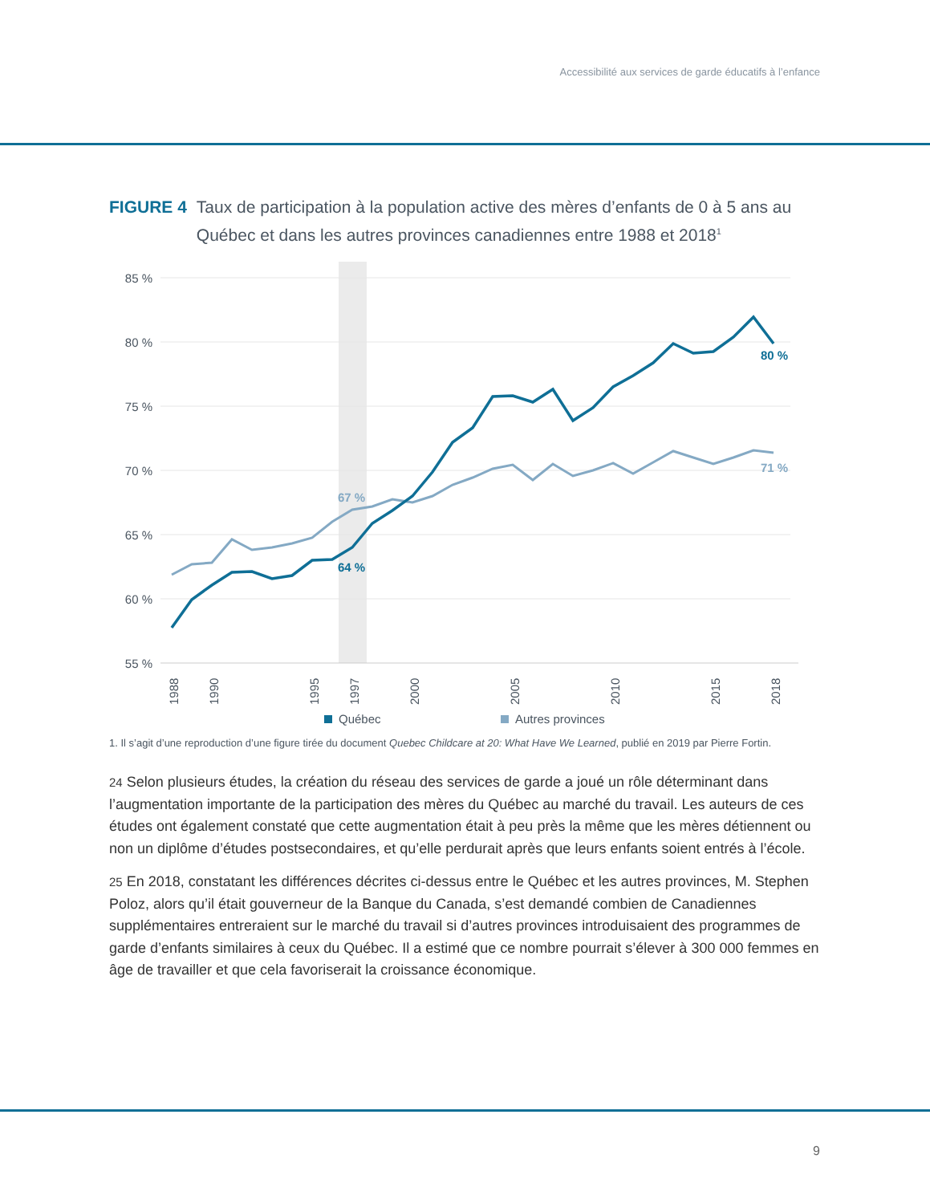Accessibilité aux services de garde éducatifs à l’enfance
FIGURE 4 Taux de participation à la population active des mères d’enfants de 0 à 5 ans au Québec et dans les autres provinces canadiennes entre 1988 et 2018<sup>1</sup>
85 %
80 %
75 %
70 %
65 %
60 %
55 %
67 %
64 %
80 %
71 %
1988
1990
1995
1997
2000
2005
2010
2015
2018
Québec
Autres provinces
1. Il s’agit d’une reproduction d’une figure tirée du document Quebec Childcare at 20: What Have We Learned, publié en 2019 par Pierre Fortin.
24 Selon plusieurs études, la création du réseau des services de garde a joué un rôle déterminant dans l’augmentation importante de la participation des mères du Québec au marché du travail. Les auteurs de ces études ont également constaté que cette augmentation était à peu près la même que les mères détiennent ou non un diplôme d’études postsecondaires, et qu’elle perdurait après que leurs enfants soient entrés à l’école.
25 En 2018, constatant les différences décrites ci-dessus entre le Québec et les autres provinces, M. Stephen Poloz, alors qu’il était gouverneur de la Banque du Canada, s’est demandé combien de Canadiennes supplémentaires entreraient sur le marché du travail si d’autres provinces introduisaient des programmes de garde d’enfants similaires à ceux du Québec. Il a estimé que ce nombre pourrait s’élever à 300 000 femmes en âge de travailler et que cela favoriserait la croissance économique.
9